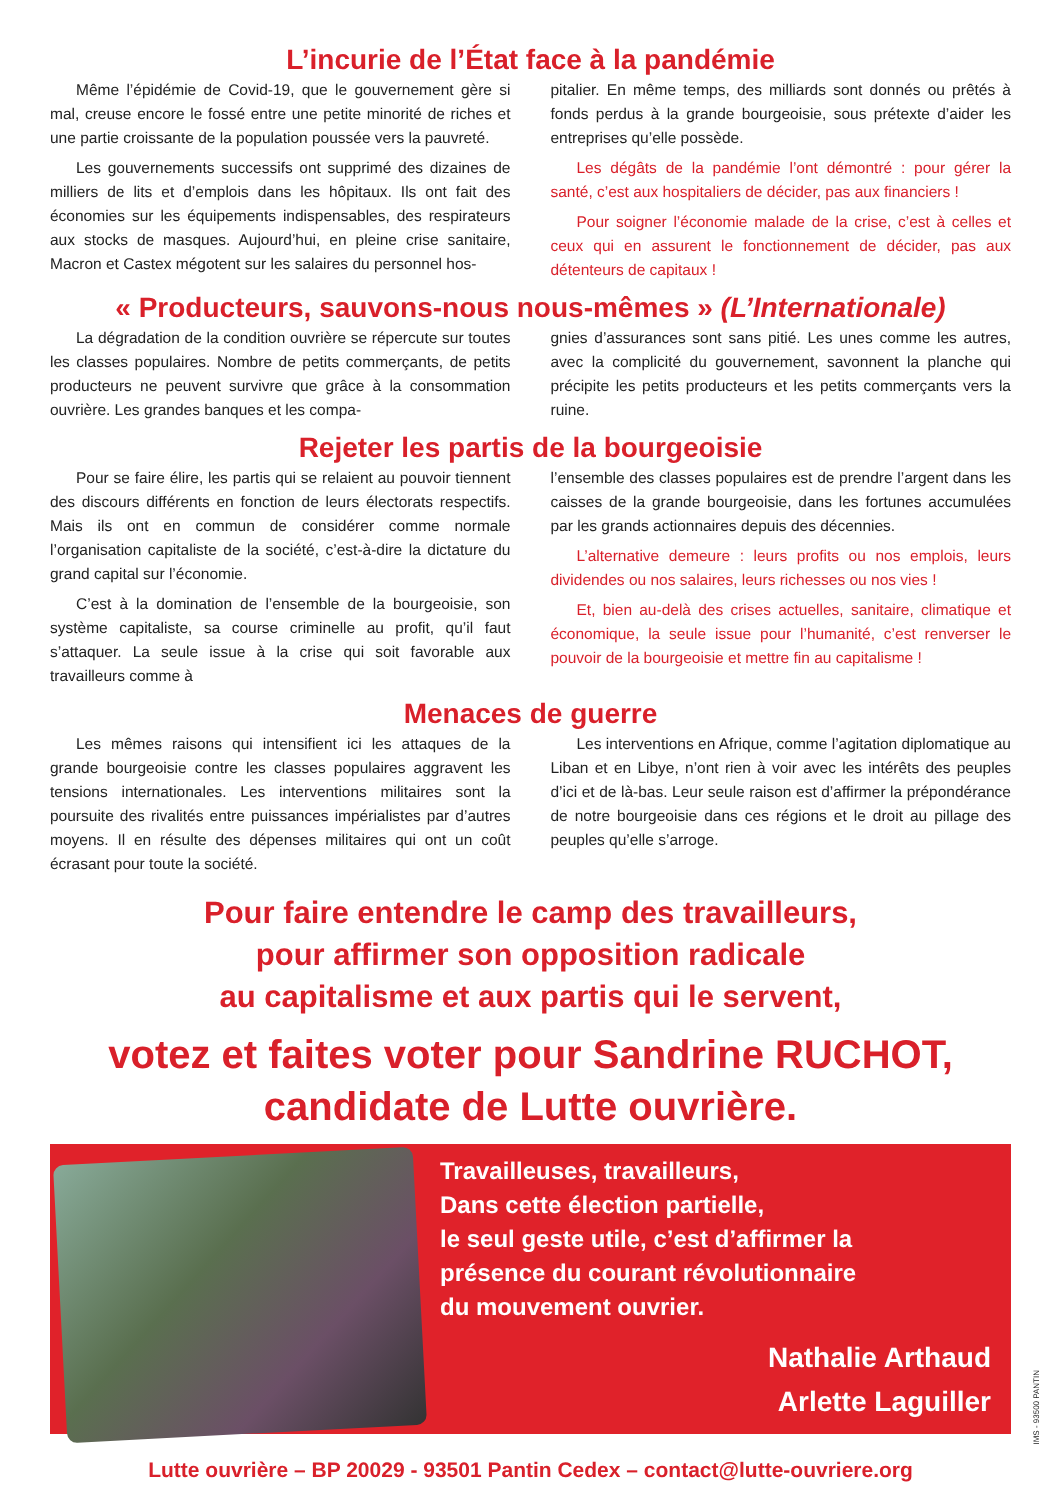L’incurie de l’État face à la pandémie
Même l’épidémie de Covid-19, que le gouvernement gère si mal, creuse encore le fossé entre une petite minorité de riches et une partie croissante de la population poussée vers la pauvreté.
Les gouvernements successifs ont supprimé des dizaines de milliers de lits et d’emplois dans les hôpitaux. Ils ont fait des économies sur les équipements indispensables, des respirateurs aux stocks de masques. Aujourd’hui, en pleine crise sanitaire, Macron et Castex mégotent sur les salaires du personnel hos-
pitalier. En même temps, des milliards sont donnés ou prêtés à fonds perdus à la grande bourgeoisie, sous prétexte d’aider les entreprises qu’elle possède.
Les dégâts de la pandémie l’ont démontré : pour gérer la santé, c’est aux hospitaliers de décider, pas aux financiers !
Pour soigner l’économie malade de la crise, c’est à celles et ceux qui en assurent le fonctionnement de décider, pas aux détenteurs de capitaux !
« Producteurs, sauvons-nous nous-mêmes » (L’Internationale)
La dégradation de la condition ouvrière se répercute sur toutes les classes populaires. Nombre de petits commerçants, de petits producteurs ne peuvent survivre que grâce à la consommation ouvrière. Les grandes banques et les compa-
gnies d’assurances sont sans pitié. Les unes comme les autres, avec la complicité du gouvernement, savonnent la planche qui précipite les petits producteurs et les petits commerçants vers la ruine.
Rejeter les partis de la bourgeoisie
Pour se faire élire, les partis qui se relaient au pouvoir tiennent des discours différents en fonction de leurs électorats respectifs. Mais ils ont en commun de considérer comme normale l’organisation capitaliste de la société, c’est-à-dire la dictature du grand capital sur l’économie.
C’est à la domination de l’ensemble de la bourgeoisie, son système capitaliste, sa course criminelle au profit, qu’il faut s’attaquer. La seule issue à la crise qui soit favorable aux travailleurs comme à
l’ensemble des classes populaires est de prendre l’argent dans les caisses de la grande bourgeoisie, dans les fortunes accumulées par les grands actionnaires depuis des décennies.
L’alternative demeure : leurs profits ou nos emplois, leurs dividendes ou nos salaires, leurs richesses ou nos vies !
Et, bien au-delà des crises actuelles, sanitaire, climatique et économique, la seule issue pour l’humanité, c’est renverser le pouvoir de la bourgeoisie et mettre fin au capitalisme !
Menaces de guerre
Les mêmes raisons qui intensifient ici les attaques de la grande bourgeoisie contre les classes populaires aggravent les tensions internationales. Les interventions militaires sont la poursuite des rivalités entre puissances impérialistes par d’autres moyens. Il en résulte des dépenses militaires qui ont un coût écrasant pour toute la société.
Les interventions en Afrique, comme l’agitation diplomatique au Liban et en Libye, n’ont rien à voir avec les intérêts des peuples d’ici et de là-bas. Leur seule raison est d’affirmer la prépondérance de notre bourgeoisie dans ces régions et le droit au pillage des peuples qu’elle s’arroge.
Pour faire entendre le camp des travailleurs,
pour affirmer son opposition radicale
au capitalisme et aux partis qui le servent,
votez et faites voter pour Sandrine RUCHOT,
candidate de Lutte ouvrière.
Travailleuses, travailleurs,
Dans cette élection partielle,
le seul geste utile, c’est d’affirmer la
présence du courant révolutionnaire
du mouvement ouvrier.
Nathalie Arthaud
Arlette Laguiller
Lutte ouvrière – BP 20029 - 93501 Pantin Cedex – contact@lutte-ouvriere.org
IMS - 93500 PANTIN